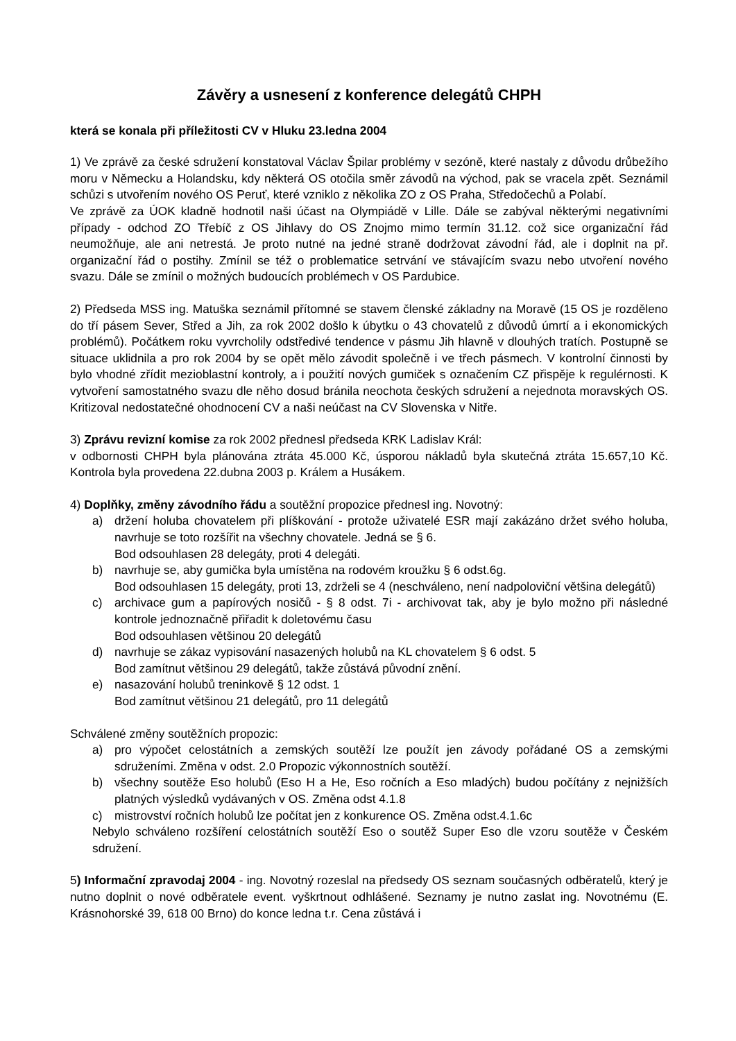Závěry a usnesení z konference delegátů CHPH
která se konala při příležitosti CV v Hluku 23.ledna 2004
1) Ve zprávě za české sdružení konstatoval Václav Špilar problémy v sezóně, které nastaly z důvodu drůbežího moru v Německu a Holandsku, kdy některá OS otočila směr závodů na východ, pak se vracela zpět. Seznámil schůzi s utvořením nového OS Peruť, které vzniklo z několika ZO z OS Praha, Středočechů a Polabí.
Ve zprávě za ÚOK kladně hodnotil naši účast na Olympiádě v Lille. Dále se zabýval některými negativními případy - odchod ZO Třebíč z OS Jihlavy do OS Znojmo mimo termín 31.12. což sice organizační řád neumožňuje, ale ani netrestá. Je proto nutné na jedné straně dodržovat závodní řád, ale i doplnit na př. organizační řád o postihy. Zmínil se též o problematice setrvání ve stávajícím svazu nebo utvoření nového svazu. Dále se zmínil o možných budoucích problémech v OS Pardubice.
2) Předseda MSS ing. Matuška seznámil přítomné se stavem členské základny na Moravě (15 OS je rozděleno do tří pásem Sever, Střed a Jih, za rok 2002 došlo k úbytku o 43 chovatelů z důvodů úmrtí a i ekonomických problémů). Počátkem roku vyvrcholily odstředivé tendence v pásmu Jih hlavně v dlouhých tratích. Postupně se situace uklidnila a pro rok 2004 by se opět mělo závodit společně i ve třech pásmech. V kontrolní činnosti by bylo vhodné zřídit mezioblastní kontroly, a i použití nových gumiček s označením CZ přispěje k regulérnosti. K vytvoření samostatného svazu dle něho dosud bránila neochota českých sdružení a nejednota moravských OS. Kritizoval nedostatečné ohodnocení CV a naši neúčast na CV Slovenska v Nitře.
3) Zprávu revizní komise za rok 2002 přednesl předseda KRK Ladislav Král:
v odbornosti CHPH byla plánována ztráta 45.000 Kč, úsporou nákladů byla skutečná ztráta 15.657,10 Kč. Kontrola byla provedena 22.dubna 2003 p. Králem a Husákem.
4) Doplňky, změny závodního řádu a soutěžní propozice přednesl ing. Novotný:
a) držení holuba chovatelem při plíškování - protože uživatelé ESR mají zakázáno držet svého holuba, navrhuje se toto rozšířit na všechny chovatele. Jedná se § 6.
Bod odsouhlasen 28 delegáty, proti 4 delegáti.
b) navrhuje se, aby gumička byla umístěna na rodovém kroužku § 6 odst.6g.
Bod odsouhlasen 15 delegáty, proti 13, zdrželi se 4 (neschváleno, není nadpoloviční většina delegátů)
c) archivace gum a papírových nosičů - § 8 odst. 7i - archivovat tak, aby je bylo možno při následné kontrole jednoznačně přiřadit k doletovému času
Bod odsouhlasen většinou 20 delegátů
d) navrhuje se zákaz vypisování nasazených holubů na KL chovatelem § 6 odst. 5
Bod zamítnut většinou 29 delegátů, takže zůstává původní znění.
e) nasazování holubů treninkově § 12 odst. 1
Bod zamítnut většinou 21 delegátů, pro 11 delegátů
Schválené změny soutěžních propozic:
a) pro výpočet celostátních a zemských soutěží lze použít jen závody pořádané OS a zemskými sdruženími. Změna v odst. 2.0 Propozic výkonnostních soutěží.
b) všechny soutěže Eso holubů (Eso H a He, Eso ročních a Eso mladých) budou počítány z nejnižších platných výsledků vydávaných v OS. Změna odst 4.1.8
c) mistrovství ročních holubů lze počítat jen z konkurence OS. Změna odst.4.1.6c
Nebylo schváleno rozšíření celostátních soutěží Eso o soutěž Super Eso dle vzoru soutěže v Českém sdružení.
5) Informační zpravodaj 2004 - ing. Novotný rozeslal na předsedy OS seznam současných odběratelů, který je nutno doplnit o nové odběratele event. vyškrtnout odhlášené. Seznamy je nutno zaslat ing. Novotnému (E. Krásnohorské 39, 618 00 Brno) do konce ledna t.r. Cena zůstává i